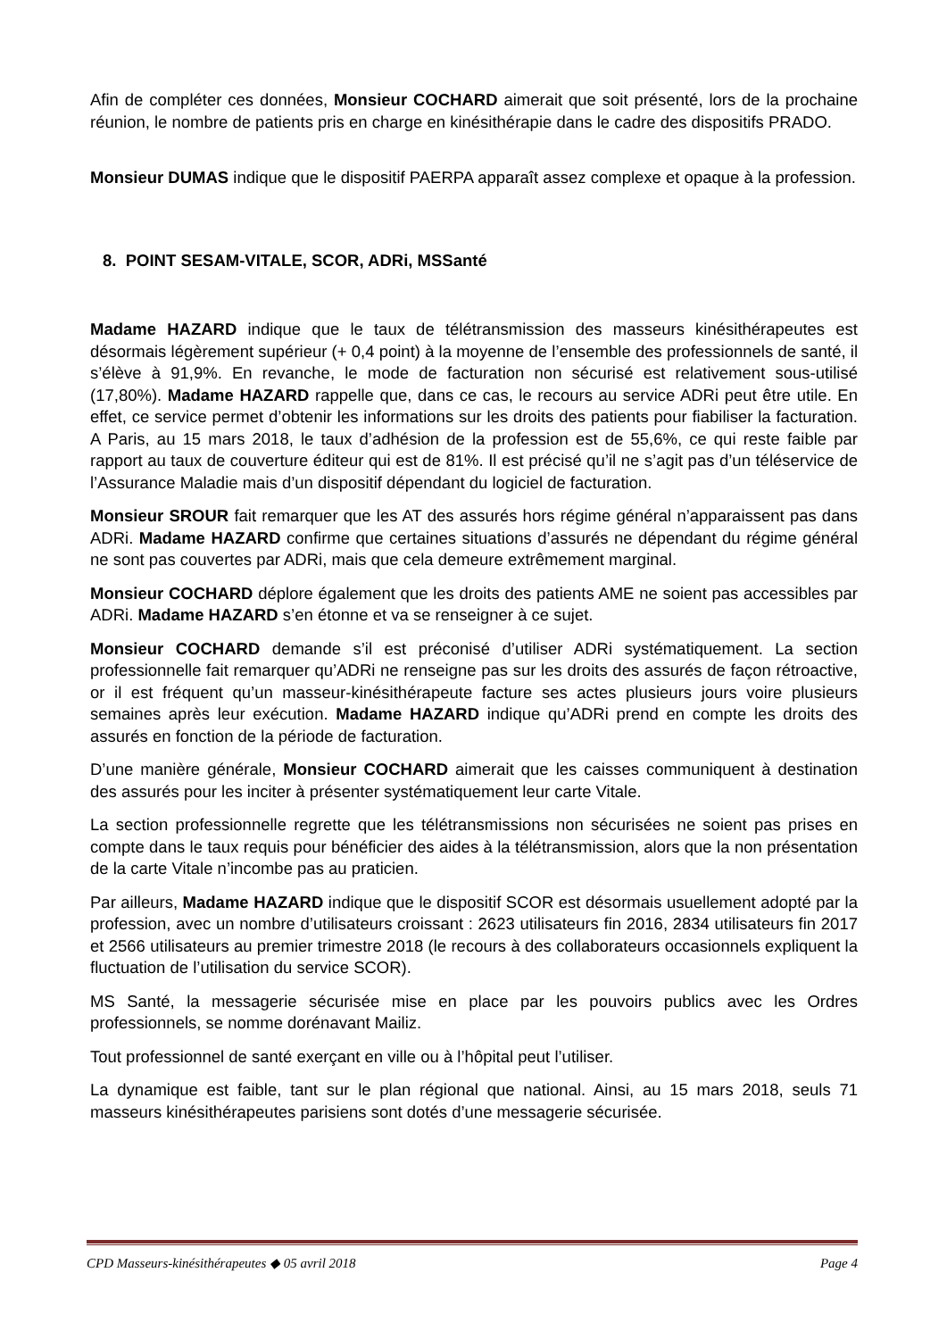Afin de compléter ces données, Monsieur COCHARD aimerait que soit présenté, lors de la prochaine réunion, le nombre de patients pris en charge en kinésithérapie dans le cadre des dispositifs PRADO.
Monsieur DUMAS indique que le dispositif PAERPA apparaît assez complexe et opaque à la profession.
8. POINT SESAM-VITALE, SCOR, ADRi, MSSanté
Madame HAZARD indique que le taux de télétransmission des masseurs kinésithérapeutes est désormais légèrement supérieur (+ 0,4 point) à la moyenne de l’ensemble des professionnels de santé, il s’élève à 91,9%. En revanche, le mode de facturation non sécurisé est relativement sous-utilisé (17,80%). Madame HAZARD rappelle que, dans ce cas, le recours au service ADRi peut être utile. En effet, ce service permet d’obtenir les informations sur les droits des patients pour fiabiliser la facturation. A Paris, au 15 mars 2018, le taux d’adhésion de la profession est de 55,6%, ce qui reste faible par rapport au taux de couverture éditeur qui est de 81%. Il est précisé qu’il ne s’agit pas d’un téléservice de l’Assurance Maladie mais d’un dispositif dépendant du logiciel de facturation.
Monsieur SROUR fait remarquer que les AT des assurés hors régime général n’apparaissent pas dans ADRi. Madame HAZARD confirme que certaines situations d’assurés ne dépendant du régime général ne sont pas couvertes par ADRi, mais que cela demeure extrêmement marginal.
Monsieur COCHARD déplore également que les droits des patients AME ne soient pas accessibles par ADRi. Madame HAZARD s’en étonne et va se renseigner à ce sujet.
Monsieur COCHARD demande s’il est préconisé d’utiliser ADRi systématiquement. La section professionnelle fait remarquer qu’ADRi ne renseigne pas sur les droits des assurés de façon rétroactive, or il est fréquent qu’un masseur-kinésithérapeute facture ses actes plusieurs jours voire plusieurs semaines après leur exécution. Madame HAZARD indique qu’ADRi prend en compte les droits des assurés en fonction de la période de facturation.
D’une manière générale, Monsieur COCHARD aimerait que les caisses communiquent à destination des assurés pour les inciter à présenter systématiquement leur carte Vitale.
La section professionnelle regrette que les télétransmissions non sécurisées ne soient pas prises en compte dans le taux requis pour bénéficier des aides à la télétransmission, alors que la non présentation de la carte Vitale n’incombe pas au praticien.
Par ailleurs, Madame HAZARD indique que le dispositif SCOR est désormais usuellement adopté par la profession, avec un nombre d’utilisateurs croissant : 2623 utilisateurs fin 2016, 2834 utilisateurs fin 2017 et 2566 utilisateurs au premier trimestre 2018 (le recours à des collaborateurs occasionnels expliquent la fluctuation de l’utilisation du service SCOR).
MS Santé, la messagerie sécurisée mise en place par les pouvoirs publics avec les Ordres professionnels, se nomme dorénavant Mailiz.
Tout professionnel de santé exerçant en ville ou à l’hôpital peut l’utiliser.
La dynamique est faible, tant sur le plan régional que national. Ainsi, au 15 mars 2018, seuls 71 masseurs kinésithérapeutes parisiens sont dotés d’une messagerie sécurisée.
CPD Masseurs-kinésithérapeutes ◆ 05 avril 2018 Page 4